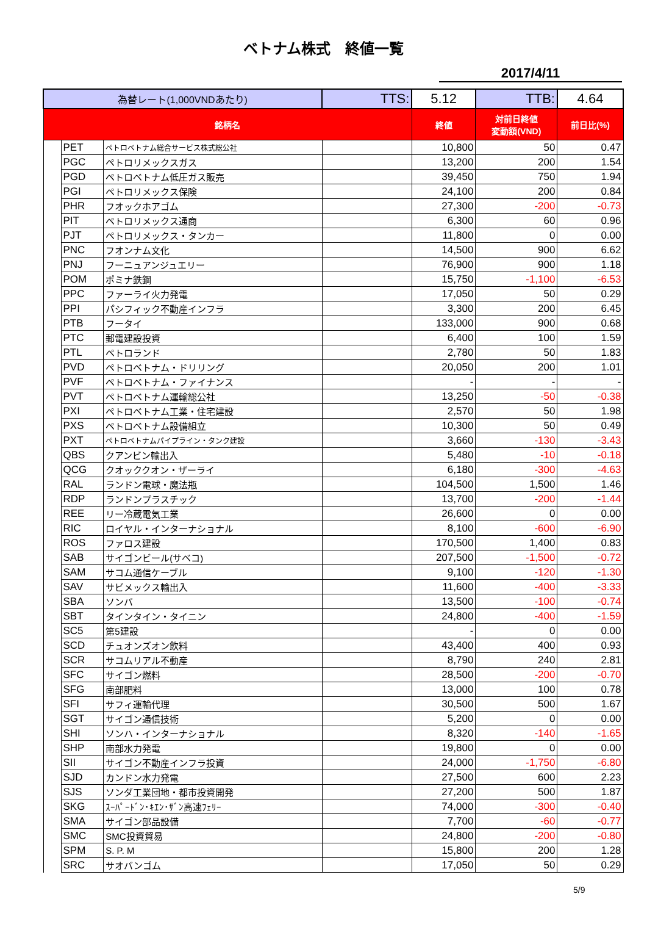ベトナム株式　終値一覧
2017/4/11
| 為替レート(1,000VNDあたり) | | | TTS: | 5.12 | TTB: | 4.64 |
| 銘柄名 | | | | 終値 | 対前日終値 変動額(VND) | 前日比(%) |
| | PET | ペトロベトナム総合サービス株式総公社 | | 10,800 | 50 | 0.47 |
| | PGC | ペトロリメックスガス | | 13,200 | 200 | 1.54 |
| | PGD | ペトロベトナム低圧ガス販売 | | 39,450 | 750 | 1.94 |
| | PGI | ペトロリメックス保険 | | 24,100 | 200 | 0.84 |
| | PHR | フオックホアゴム | | 27,300 | -200 | -0.73 |
| | PIT | ペトロリメックス通商 | | 6,300 | 60 | 0.96 |
| | PJT | ペトロリメックス・タンカー | | 11,800 | 0 | 0.00 |
| | PNC | フオンナム文化 | | 14,500 | 900 | 6.62 |
| | PNJ | フーニュアンジュエリー | | 76,900 | 900 | 1.18 |
| | POM | ポミナ鉄鋼 | | 15,750 | -1,100 | -6.53 |
| | PPC | ファーライ火力発電 | | 17,050 | 50 | 0.29 |
| | PPI | パシフィック不動産インフラ | | 3,300 | 200 | 6.45 |
| | PTB | フータイ | | 133,000 | 900 | 0.68 |
| | PTC | 郵電建設投資 | | 6,400 | 100 | 1.59 |
| | PTL | ペトロランド | | 2,780 | 50 | 1.83 |
| | PVD | ペトロベトナム・ドリリング | | 20,050 | 200 | 1.01 |
| | PVF | ペトロベトナム・ファイナンス | | - | - | - |
| | PVT | ペトロベトナム運輸総公社 | | 13,250 | -50 | -0.38 |
| | PXI | ペトロベトナム工業・住宅建設 | | 2,570 | 50 | 1.98 |
| | PXS | ペトロベトナム設備組立 | | 10,300 | 50 | 0.49 |
| | PXT | ペトロベトナムパイプライン・タンク建設 | | 3,660 | -130 | -3.43 |
| | QBS | クアンビン輸出入 | | 5,480 | -10 | -0.18 |
| | QCG | クオッククオン・ザーライ | | 6,180 | -300 | -4.63 |
| | RAL | ランドン電球・魔法瓶 | | 104,500 | 1,500 | 1.46 |
| | RDP | ランドンプラスチック | | 13,700 | -200 | -1.44 |
| | REE | リー冷蔵電気工業 | | 26,600 | 0 | 0.00 |
| | RIC | ロイヤル・インターナショナル | | 8,100 | -600 | -6.90 |
| | ROS | ファロス建設 | | 170,500 | 1,400 | 0.83 |
| | SAB | サイゴンビール(サベコ) | | 207,500 | -1,500 | -0.72 |
| | SAM | サコム通信ケーブル | | 9,100 | -120 | -1.30 |
| | SAV | サビメックス輸出入 | | 11,600 | -400 | -3.33 |
| | SBA | ソンバ | | 13,500 | -100 | -0.74 |
| | SBT | タインタイン・タイニン | | 24,800 | -400 | -1.59 |
| | SC5 | 第5建設 | | - | 0 | 0.00 |
| | SCD | チュオンズオン飲料 | | 43,400 | 400 | 0.93 |
| | SCR | サコムリアル不動産 | | 8,790 | 240 | 2.81 |
| | SFC | サイゴン燃料 | | 28,500 | -200 | -0.70 |
| | SFG | 南部肥料 | | 13,000 | 100 | 0.78 |
| | SFI | サフィ運輸代理 | | 30,500 | 500 | 1.67 |
| | SGT | サイゴン通信技術 | | 5,200 | 0 | 0.00 |
| | SHI | ソンハ・インターナショナル | | 8,320 | -140 | -1.65 |
| | SHP | 南部水力発電 | | 19,800 | 0 | 0.00 |
| | SII | サイゴン不動産インフラ投資 | | 24,000 | -1,750 | -6.80 |
| | SJD | カンドン水力発電 | | 27,500 | 600 | 2.23 |
| | SJS | ソンダ工業団地・都市投資開発 | | 27,200 | 500 | 1.87 |
| | SKG | ｽｰﾊﾟｰﾄﾞﾝ･ｷｴﾝ･ｻﾞﾝ高速ﾌｪﾘｰ | | 74,000 | -300 | -0.40 |
| | SMA | サイゴン部品設備 | | 7,700 | -60 | -0.77 |
| | SMC | SMC投資貿易 | | 24,800 | -200 | -0.80 |
| | SPM | S. P. M | | 15,800 | 200 | 1.28 |
| | SRC | サオバンゴム | | 17,050 | 50 | 0.29 |
5/9